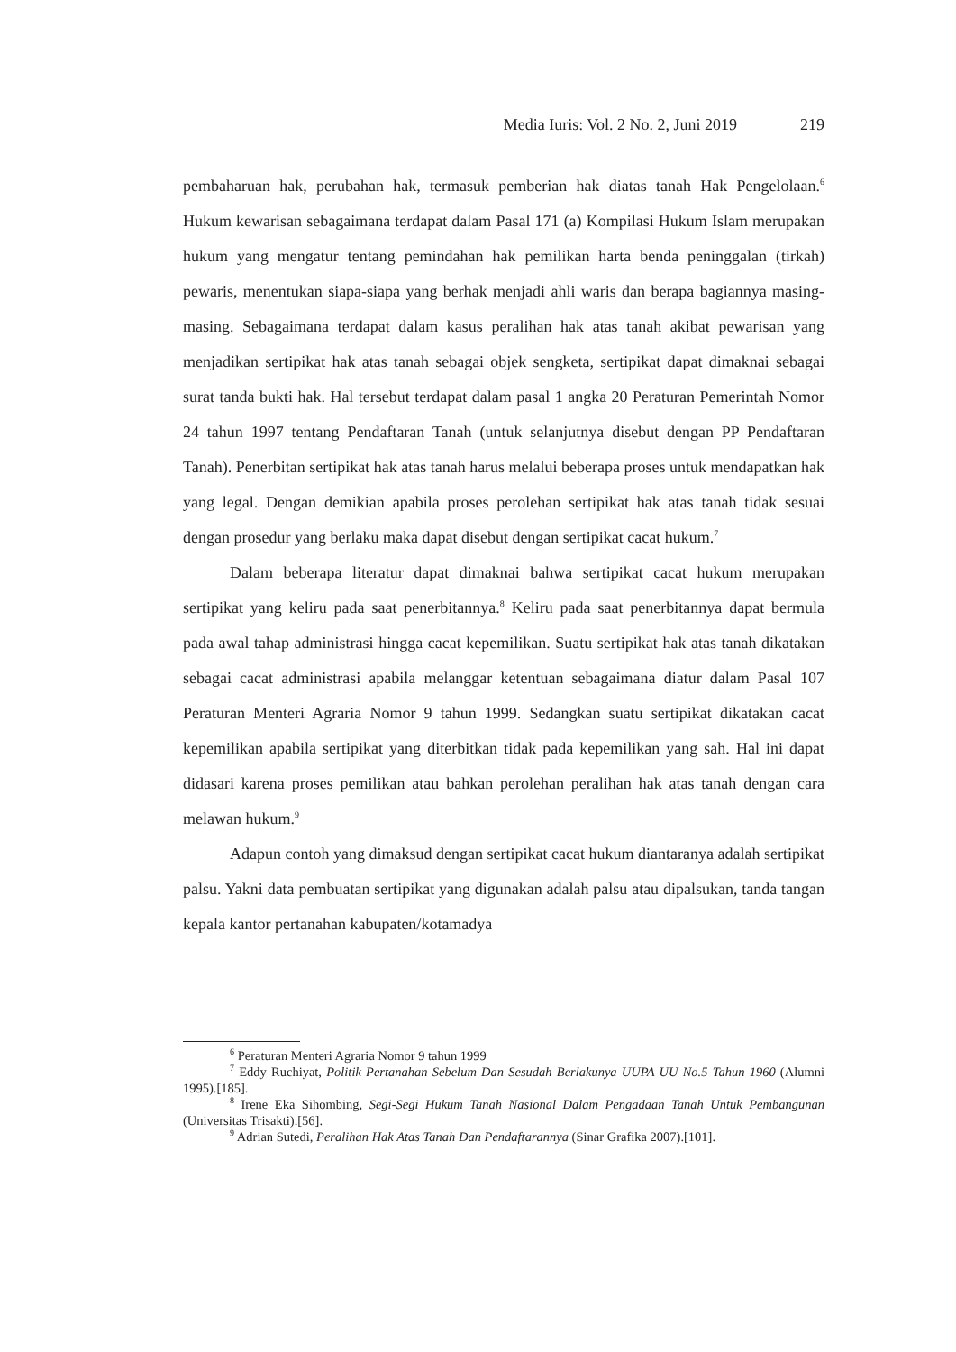Media Iuris: Vol. 2 No. 2, Juni 2019 219
pembaharuan hak, perubahan hak, termasuk pemberian hak diatas tanah Hak Pengelolaan.<sup>6</sup> Hukum kewarisan sebagaimana terdapat dalam Pasal 171 (a) Kompilasi Hukum Islam merupakan hukum yang mengatur tentang pemindahan hak pemilikan harta benda peninggalan (tirkah) pewaris, menentukan siapa-siapa yang berhak menjadi ahli waris dan berapa bagiannya masing-masing. Sebagaimana terdapat dalam kasus peralihan hak atas tanah akibat pewarisan yang menjadikan sertipikat hak atas tanah sebagai objek sengketa, sertipikat dapat dimaknai sebagai surat tanda bukti hak. Hal tersebut terdapat dalam pasal 1 angka 20 Peraturan Pemerintah Nomor 24 tahun 1997 tentang Pendaftaran Tanah (untuk selanjutnya disebut dengan PP Pendaftaran Tanah). Penerbitan sertipikat hak atas tanah harus melalui beberapa proses untuk mendapatkan hak yang legal. Dengan demikian apabila proses perolehan sertipikat hak atas tanah tidak sesuai dengan prosedur yang berlaku maka dapat disebut dengan sertipikat cacat hukum.<sup>7</sup>
Dalam beberapa literatur dapat dimaknai bahwa sertipikat cacat hukum merupakan sertipikat yang keliru pada saat penerbitannya.<sup>8</sup> Keliru pada saat penerbitannya dapat bermula pada awal tahap administrasi hingga cacat kepemilikan. Suatu sertipikat hak atas tanah dikatakan sebagai cacat administrasi apabila melanggar ketentuan sebagaimana diatur dalam Pasal 107 Peraturan Menteri Agraria Nomor 9 tahun 1999. Sedangkan suatu sertipikat dikatakan cacat kepemilikan apabila sertipikat yang diterbitkan tidak pada kepemilikan yang sah. Hal ini dapat didasari karena proses pemilikan atau bahkan perolehan peralihan hak atas tanah dengan cara melawan hukum.<sup>9</sup>
Adapun contoh yang dimaksud dengan sertipikat cacat hukum diantaranya adalah sertipikat palsu. Yakni data pembuatan sertipikat yang digunakan adalah palsu atau dipalsukan, tanda tangan kepala kantor pertanahan kabupaten/kotamadya
<sup>6</sup> Peraturan Menteri Agraria Nomor 9 tahun 1999
<sup>7</sup> Eddy Ruchiyat, Politik Pertanahan Sebelum Dan Sesudah Berlakunya UUPA UU No.5 Tahun 1960 (Alumni 1995).[185].
<sup>8</sup> Irene Eka Sihombing, Segi-Segi Hukum Tanah Nasional Dalam Pengadaan Tanah Untuk Pembangunan (Universitas Trisakti).[56].
<sup>9</sup> Adrian Sutedi, Peralihan Hak Atas Tanah Dan Pendaftarannya (Sinar Grafika 2007).[101].